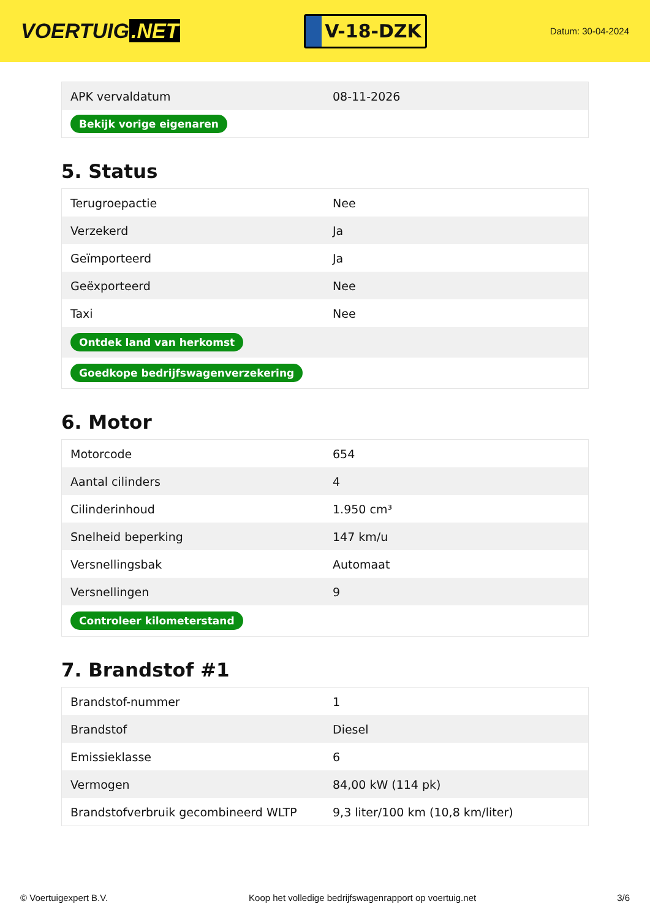VOERTUIG.NET
V-18-DZK
Datum: 30-04-2024
| APK vervaldatum | 08-11-2026 |
| Bekijk vorige eigenaren | |
5. Status
| Terugroepactie | Nee |
| Verzekerd | Ja |
| Geïmporteerd | Ja |
| Geëxporteerd | Nee |
| Taxi | Nee |
| Ontdek land van herkomst | |
| Goedkope bedrijfswagenverzekering | |
6. Motor
| Motorcode | 654 |
| Aantal cilinders | 4 |
| Cilinderinhoud | 1.950 cm³ |
| Snelheid beperking | 147 km/u |
| Versnellingsbak | Automaat |
| Versnellingen | 9 |
| Controleer kilometerstand | |
7. Brandstof #1
| Brandstof-nummer | 1 |
| Brandstof | Diesel |
| Emissieklasse | 6 |
| Vermogen | 84,00 kW (114 pk) |
| Brandstofverbruik gecombineerd WLTP | 9,3 liter/100 km (10,8 km/liter) |
© Voertuigexpert B.V. Koop het volledige bedrijfswagenrapport op voertuig.net 3/6